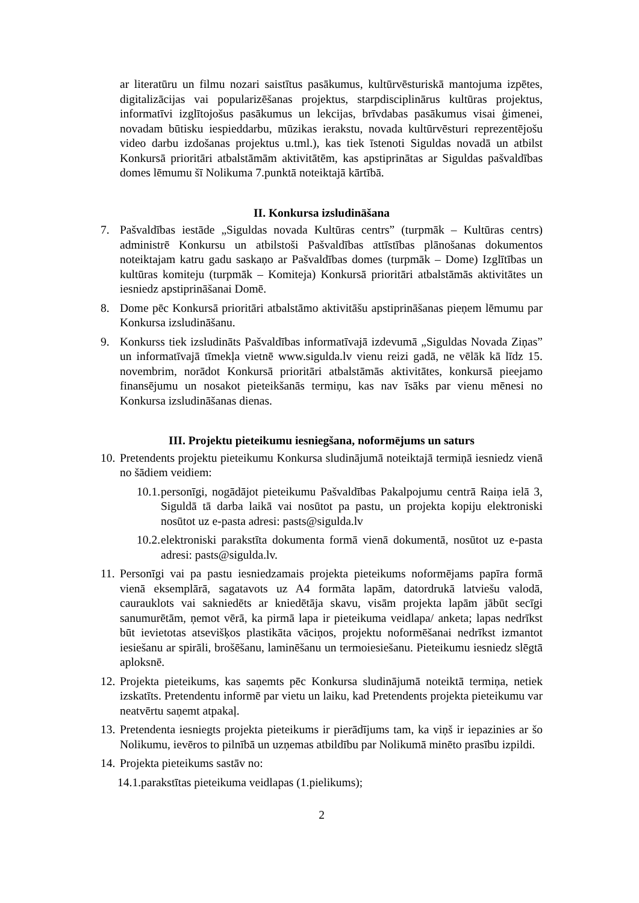ar literatūru un filmu nozari saistītus pasākumus, kultūrvēsturiskā mantojuma izpētes, digitalizācijas vai popularizēšanas projektus, starpdisciplinārus kultūras projektus, informatīvi izglītojošus pasākumus un lekcijas, brīvdabas pasākumus visai ģimenei, novadam būtisku iespieddarbu, mūzikas ierakstu, novada kultūrvēsturi reprezentējošu video darbu izdošanas projektus u.tml.), kas tiek īstenoti Siguldas novadā un atbilst Konkursā prioritāri atbalstāmām aktivitātēm, kas apstiprinātas ar Siguldas pašvaldības domes lēmumu šī Nolikuma 7.punktā noteiktajā kārtībā.
II. Konkursa izsludināšana
7. Pašvaldības iestāde „Siguldas novada Kultūras centrs” (turpmāk – Kultūras centrs) administrē Konkursu un atbilstoši Pašvaldības attīstības plānošanas dokumentos noteiktajam katru gadu saskaņo ar Pašvaldības domes (turpmāk – Dome) Izglītības un kultūras komiteju (turpmāk – Komiteja) Konkursā prioritāri atbalstāmās aktivitātes un iesniedz apstiprināšanai Domē.
8. Dome pēc Konkursā prioritāri atbalstāmo aktivitāšu apstiprināšanas pieņem lēmumu par Konkursa izsludināšanu.
9. Konkurss tiek izsludināts Pašvaldības informatīvajā izdevumā „Siguldas Novada Ziņas” un informatīvajā tīmekļa vietnē www.sigulda.lv vienu reizi gadā, ne vēlāk kā līdz 15. novembrim, norādot Konkursā prioritāri atbalstāmās aktivitātes, konkursā pieejamo finansējumu un nosakot pieteikšanās termiņu, kas nav īsāks par vienu mēnesi no Konkursa izsludināšanas dienas.
III. Projektu pieteikumu iesniegšana, noformējums un saturs
10. Pretendents projektu pieteikumu Konkursa sludinājumā noteiktajā termiņā iesniedz vienā no šādiem veidiem:
10.1. personīgi, nogādājot pieteikumu Pašvaldības Pakalpojumu centrā Raiņa ielā 3, Siguldā tā darba laikā vai nosūtot pa pastu, un projekta kopiju elektroniski nosūtot uz e-pasta adresi: pasts@sigulda.lv
10.2. elektroniski parakstīta dokumenta formā vienā dokumentā, nosūtot uz e-pasta adresi: pasts@sigulda.lv.
11. Personīgi vai pa pastu iesniedzamais projekta pieteikums noformējams papīra formā vienā eksemplārā, sagatavots uz A4 formāta lapām, datordrukā latviešu valodā, caurauklots vai sakniedēts ar kniedētāja skavu, visām projekta lapām jābūt secīgi sanumurētām, ņemot vērā, ka pirmā lapa ir pieteikuma veidlapa/ anketa; lapas nedrīkst būt ievietotas atsevišķos plastikāta vāciņos, projektu noformēšanai nedrīkst izmantot iesiešanu ar spirāli, brošēšanu, laminēšanu un termoiesiešanu. Pieteikumu iesniedz slēgtā aploksnē.
12. Projekta pieteikums, kas saņemts pēc Konkursa sludinājumā noteiktā termiņa, netiek izskatīts. Pretendentu informē par vietu un laiku, kad Pretendents projekta pieteikumu var neatvērtu saņemt atpakaļ.
13. Pretendenta iesniegts projekta pieteikums ir pierādījums tam, ka viņš ir iepazinies ar šo Nolikumu, ievēros to pilnībā un uzņemas atbildību par Nolikumā minēto prasību izpildi.
14. Projekta pieteikums sastāv no:
14.1.parakstītas pieteikuma veidlapas (1.pielikums);
2